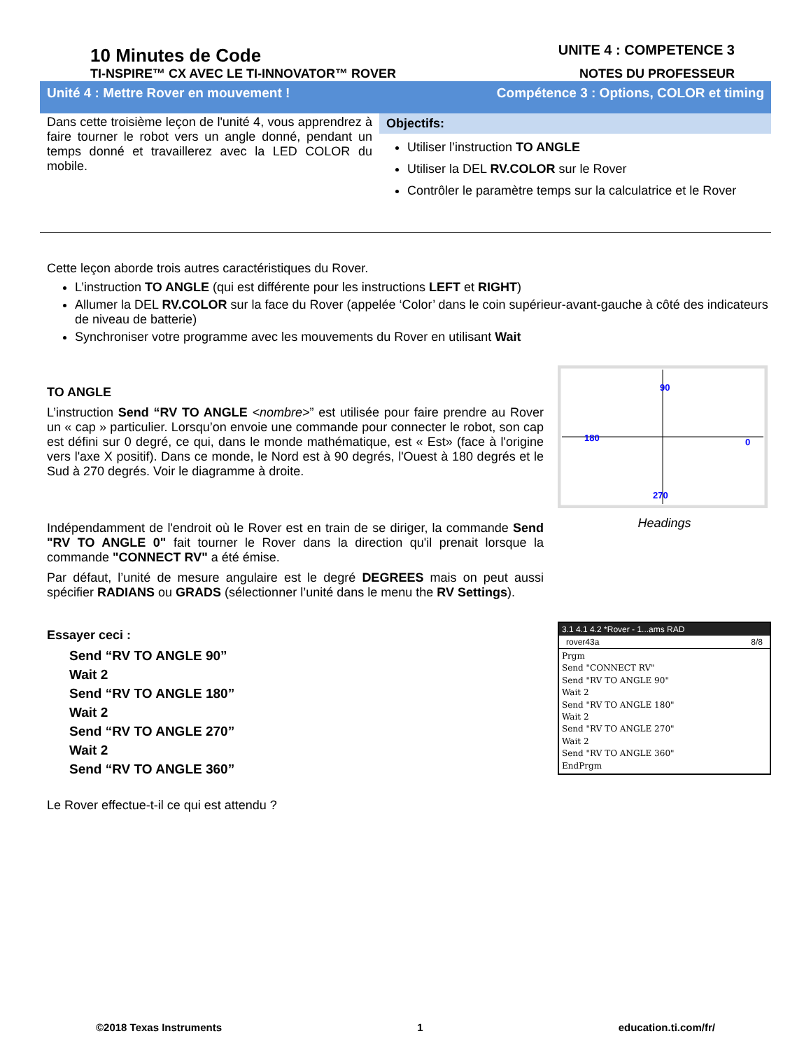10 Minutes de Code
TI-NSPIRE™ CX AVEC LE TI-INNOVATOR™ ROVER
UNITE 4 : COMPETENCE 3
NOTES DU PROFESSEUR
Unité 4 : Mettre Rover en mouvement ! Compétence 3 : Options, COLOR et timing
Dans cette troisième leçon de l'unité 4, vous apprendrez à faire tourner le robot vers un angle donné, pendant un temps donné et travaillerez avec la LED COLOR du mobile.
Objectifs:
Utiliser l’instruction TO ANGLE
Utiliser la DEL RV.COLOR sur le Rover
Contrôler le paramètre temps sur la calculatrice et le Rover
Cette leçon aborde trois autres caractéristiques du Rover.
L’instruction TO ANGLE (qui est différente pour les instructions LEFT et RIGHT)
Allumer la DEL RV.COLOR sur la face du Rover (appelée ‘Color’ dans le coin supérieur-avant-gauche à côté des indicateurs de niveau de batterie)
Synchroniser votre programme avec les mouvements du Rover en utilisant Wait
TO ANGLE
L’instruction Send “RV TO ANGLE <nombre>” est utilisée pour faire prendre au Rover un « cap » particulier. Lorsqu’on envoie une commande pour connecter le robot, son cap est défini sur 0 degré, ce qui, dans le monde mathématique, est « Est» (face à l'origine vers l'axe X positif). Dans ce monde, le Nord est à 90 degrés, l'Ouest à 180 degrés et le Sud à 270 degrés. Voir le diagramme à droite.
Indépendamment de l'endroit où le Rover est en train de se diriger, la commande Send "RV TO ANGLE 0" fait tourner le Rover dans la direction qu'il prenait lorsque la commande "CONNECT RV" a été émise.
Par défaut, l’unité de mesure angulaire est le degré DEGREES mais on peut aussi spécifier RADIANS ou GRADS (sélectionner l’unité dans le menu the RV Settings).
Essayer ceci :
Send “RV TO ANGLE 90”
Wait 2
Send “RV TO ANGLE 180”
Wait 2
Send “RV TO ANGLE 270”
Wait 2
Send “RV TO ANGLE 360”
Le Rover effectue-t-il ce qui est attendu ?
90
180
0
270
Headings
3.1 4.1 4.2 *Rover - 1...ams RAD
rover43a 8/8
Prgm
Send "CONNECT RV"
Send "RV TO ANGLE 90"
Wait 2
Send "RV TO ANGLE 180"
Wait 2
Send "RV TO ANGLE 270"
Wait 2
Send "RV TO ANGLE 360"
EndPrgm
©2018 Texas Instruments 1 education.ti.com/fr/